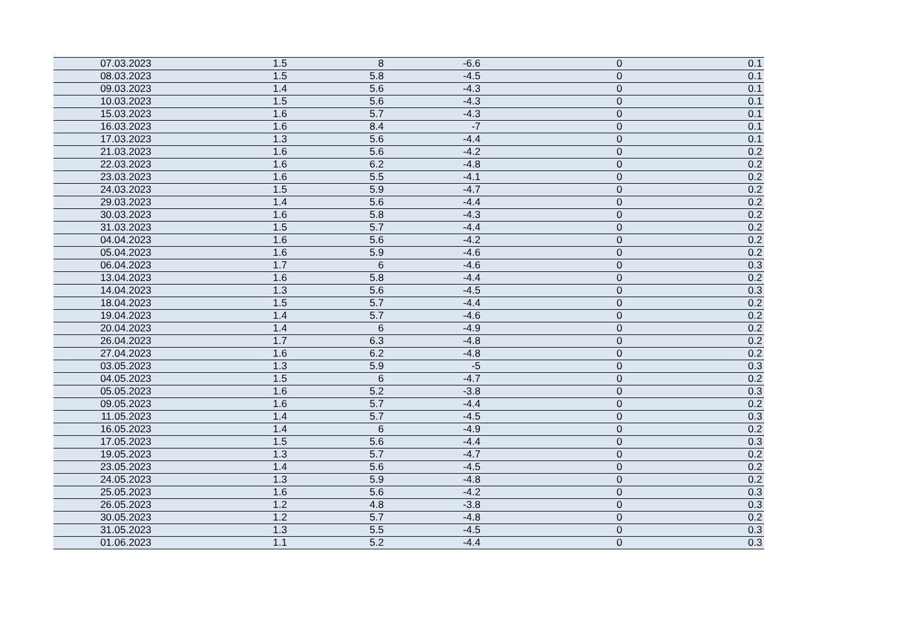| 07.03.2023 | 1.5 | 8 | -6.6 | 0 | 0.1 |
| 08.03.2023 | 1.5 | 5.8 | -4.5 | 0 | 0.1 |
| 09.03.2023 | 1.4 | 5.6 | -4.3 | 0 | 0.1 |
| 10.03.2023 | 1.5 | 5.6 | -4.3 | 0 | 0.1 |
| 15.03.2023 | 1.6 | 5.7 | -4.3 | 0 | 0.1 |
| 16.03.2023 | 1.6 | 8.4 | -7 | 0 | 0.1 |
| 17.03.2023 | 1.3 | 5.6 | -4.4 | 0 | 0.1 |
| 21.03.2023 | 1.6 | 5.6 | -4.2 | 0 | 0.2 |
| 22.03.2023 | 1.6 | 6.2 | -4.8 | 0 | 0.2 |
| 23.03.2023 | 1.6 | 5.5 | -4.1 | 0 | 0.2 |
| 24.03.2023 | 1.5 | 5.9 | -4.7 | 0 | 0.2 |
| 29.03.2023 | 1.4 | 5.6 | -4.4 | 0 | 0.2 |
| 30.03.2023 | 1.6 | 5.8 | -4.3 | 0 | 0.2 |
| 31.03.2023 | 1.5 | 5.7 | -4.4 | 0 | 0.2 |
| 04.04.2023 | 1.6 | 5.6 | -4.2 | 0 | 0.2 |
| 05.04.2023 | 1.6 | 5.9 | -4.6 | 0 | 0.2 |
| 06.04.2023 | 1.7 | 6 | -4.6 | 0 | 0.3 |
| 13.04.2023 | 1.6 | 5.8 | -4.4 | 0 | 0.2 |
| 14.04.2023 | 1.3 | 5.6 | -4.5 | 0 | 0.3 |
| 18.04.2023 | 1.5 | 5.7 | -4.4 | 0 | 0.2 |
| 19.04.2023 | 1.4 | 5.7 | -4.6 | 0 | 0.2 |
| 20.04.2023 | 1.4 | 6 | -4.9 | 0 | 0.2 |
| 26.04.2023 | 1.7 | 6.3 | -4.8 | 0 | 0.2 |
| 27.04.2023 | 1.6 | 6.2 | -4.8 | 0 | 0.2 |
| 03.05.2023 | 1.3 | 5.9 | -5 | 0 | 0.3 |
| 04.05.2023 | 1.5 | 6 | -4.7 | 0 | 0.2 |
| 05.05.2023 | 1.6 | 5.2 | -3.8 | 0 | 0.3 |
| 09.05.2023 | 1.6 | 5.7 | -4.4 | 0 | 0.2 |
| 11.05.2023 | 1.4 | 5.7 | -4.5 | 0 | 0.3 |
| 16.05.2023 | 1.4 | 6 | -4.9 | 0 | 0.2 |
| 17.05.2023 | 1.5 | 5.6 | -4.4 | 0 | 0.3 |
| 19.05.2023 | 1.3 | 5.7 | -4.7 | 0 | 0.2 |
| 23.05.2023 | 1.4 | 5.6 | -4.5 | 0 | 0.2 |
| 24.05.2023 | 1.3 | 5.9 | -4.8 | 0 | 0.2 |
| 25.05.2023 | 1.6 | 5.6 | -4.2 | 0 | 0.3 |
| 26.05.2023 | 1.2 | 4.8 | -3.8 | 0 | 0.3 |
| 30.05.2023 | 1.2 | 5.7 | -4.8 | 0 | 0.2 |
| 31.05.2023 | 1.3 | 5.5 | -4.5 | 0 | 0.3 |
| 01.06.2023 | 1.1 | 5.2 | -4.4 | 0 | 0.3 |